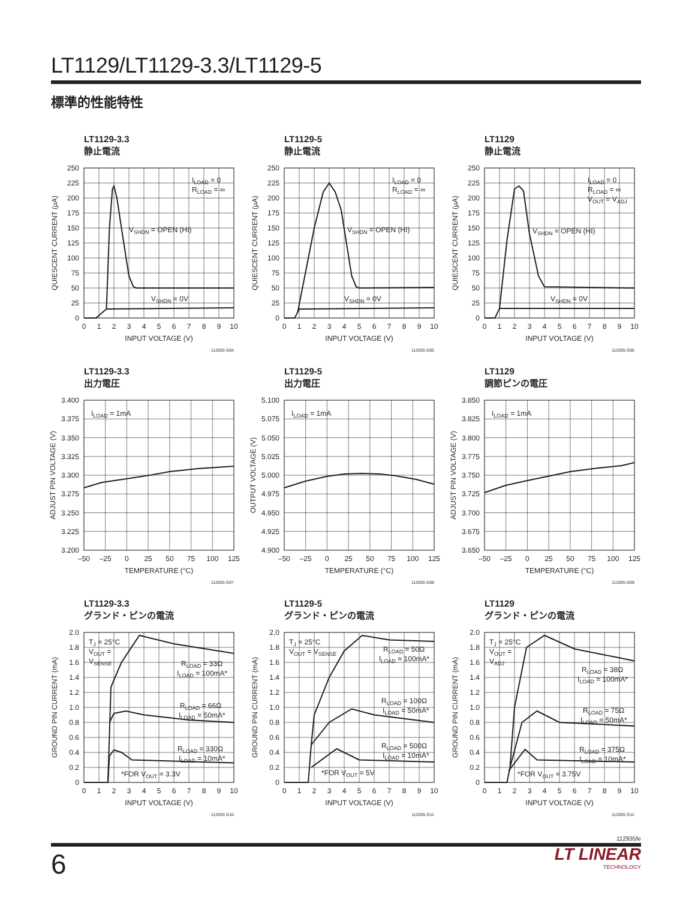LT1129/LT1129-3.3/LT1129-5
標準的性能特性
LT1129-3.3
静止電流
ILOAD = 0
RLOAD = ∞
VSHDN = OPEN (HI)
VSHDN = 0V
0
25
50
75
100
125
150
175
200
225
250
0
1
2
3
4
5
6
7
8
9
10
INPUT VOLTAGE (V)
QUIESCENT CURRENT (µA)
112935 G04
LT1129-5
静止電流
ILOAD = 0
RLOAD = ∞
VSHDN = OPEN (HI)
VSHDN = 0V
0
25
50
75
100
125
150
175
200
225
250
0
1
2
3
4
5
6
7
8
9
10
INPUT VOLTAGE (V)
QUIESCENT CURRENT (µA)
112935 G05
LT1129
静止電流
ILOAD = 0
RLOAD = ∞
VOUT = VADJ
VSHDN = OPEN (HI)
VSHDN = 0V
0
25
50
75
100
125
150
175
200
225
250
0
1
2
3
4
5
6
7
8
9
10
INPUT VOLTAGE (V)
QUIESCENT CURRENT (µA)
112935 G06
LT1129-3.3
出力電圧
ILOAD = 1mA
3.200
3.225
3.250
3.275
3.300
3.325
3.350
3.375
3.400
–50
–25
0
25
50
75
100
125
TEMPERATURE (°C)
ADJUST PIN VOLTAGE (V)
112935 G07
LT1129-5
出力電圧
ILOAD = 1mA
4.900
4.925
4.950
4.975
5.000
5.025
5.050
5.075
5.100
–50
–25
0
25
50
75
100
125
TEMPERATURE (°C)
OUTPUT VOLTAGE (V)
112935 G08
LT1129
調節ピンの電圧
ILOAD = 1mA
3.650
3.675
3.700
3.725
3.750
3.775
3.800
3.825
3.850
–50
–25
0
25
50
75
100
125
TEMPERATURE (°C)
ADJUST PIN VOLTAGE (V)
112935 G09
LT1129-3.3
グランド・ピンの電流
TJ = 25°C
VOUT =
VSENSE
RLOAD = 33Ω
ILOAD = 100mA*
RLOAD = 66Ω
ILOAD = 50mA*
RLOAD = 330Ω
ILOAD = 10mA*
*FOR VOUT = 3.3V
0
0.2
0.4
0.6
0.8
1.0
1.2
1.4
1.6
1.8
2.0
0
1
2
3
4
5
6
7
8
9
10
INPUT VOLTAGE (V)
GROUND PIN CURRENT (mA)
112935 G10
LT1129-5
グランド・ピンの電流
TJ = 25°C
VOUT = VSENSE
RLOAD = 50Ω
ILOAD = 100mA*
RLOAD = 100Ω
ILOAD = 50mA*
RLOAD = 500Ω
ILOAD = 10mA*
*FOR VOUT = 5V
0
0.2
0.4
0.6
0.8
1.0
1.2
1.4
1.6
1.8
2.0
0
1
2
3
4
5
6
7
8
9
10
INPUT VOLTAGE (V)
GROUND PIN CURRENT (mA)
112935 G11
LT1129
グランド・ピンの電流
TJ = 25°C
VOUT =
VADJ
RLOAD = 38Ω
ILOAD = 100mA*
RLOAD = 75Ω
ILOAD = 50mA*
RLOAD = 375Ω
ILOAD = 10mA*
*FOR VOUT = 3.75V
0
0.2
0.4
0.6
0.8
1.0
1.2
1.4
1.6
1.8
2.0
0
1
2
3
4
5
6
7
8
9
10
INPUT VOLTAGE (V)
GROUND PIN CURRENT (mA)
112935 G12
112935fe
6
LT LINEAR
TECHNOLOGY